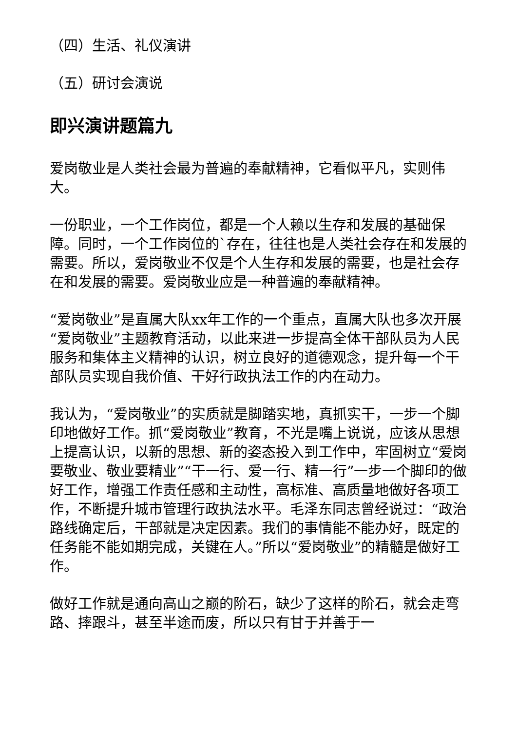（四）生活、礼仪演讲
（五）研讨会演说
即兴演讲题篇九
爱岗敬业是人类社会最为普遍的奉献精神，它看似平凡，实则伟大。
一份职业，一个工作岗位，都是一个人赖以生存和发展的基础保障。同时，一个工作岗位的`存在，往往也是人类社会存在和发展的需要。所以，爱岗敬业不仅是个人生存和发展的需要，也是社会存在和发展的需要。爱岗敬业应是一种普遍的奉献精神。
“爱岗敬业”是直属大队xx年工作的一个重点，直属大队也多次开展“爱岗敬业”主题教育活动，以此来进一步提高全体干部队员为人民服务和集体主义精神的认识，树立良好的道德观念，提升每一个干部队员实现自我价值、干好行政执法工作的内在动力。
我认为，“爱岗敬业”的实质就是脚踏实地，真抓实干，一步一个脚印地做好工作。抓“爱岗敬业”教育，不光是嘴上说说，应该从思想上提高认识，以新的思想、新的姿态投入到工作中，牢固树立“爱岗要敬业、敬业要精业”“干一行、爱一行、精一行”一步一个脚印的做好工作，增强工作责任感和主动性，高标准、高质量地做好各项工作，不断提升城市管理行政执法水平。毛泽东同志曾经说过：“政治路线确定后，干部就是决定因素。我们的事情能不能办好，既定的任务能不能如期完成，关键在人。”所以“爱岗敬业”的精髓是做好工作。
做好工作就是通向高山之巅的阶石，缺少了这样的阶石，就会走弯路、摔跟斗，甚至半途而废，所以只有甘于并善于一